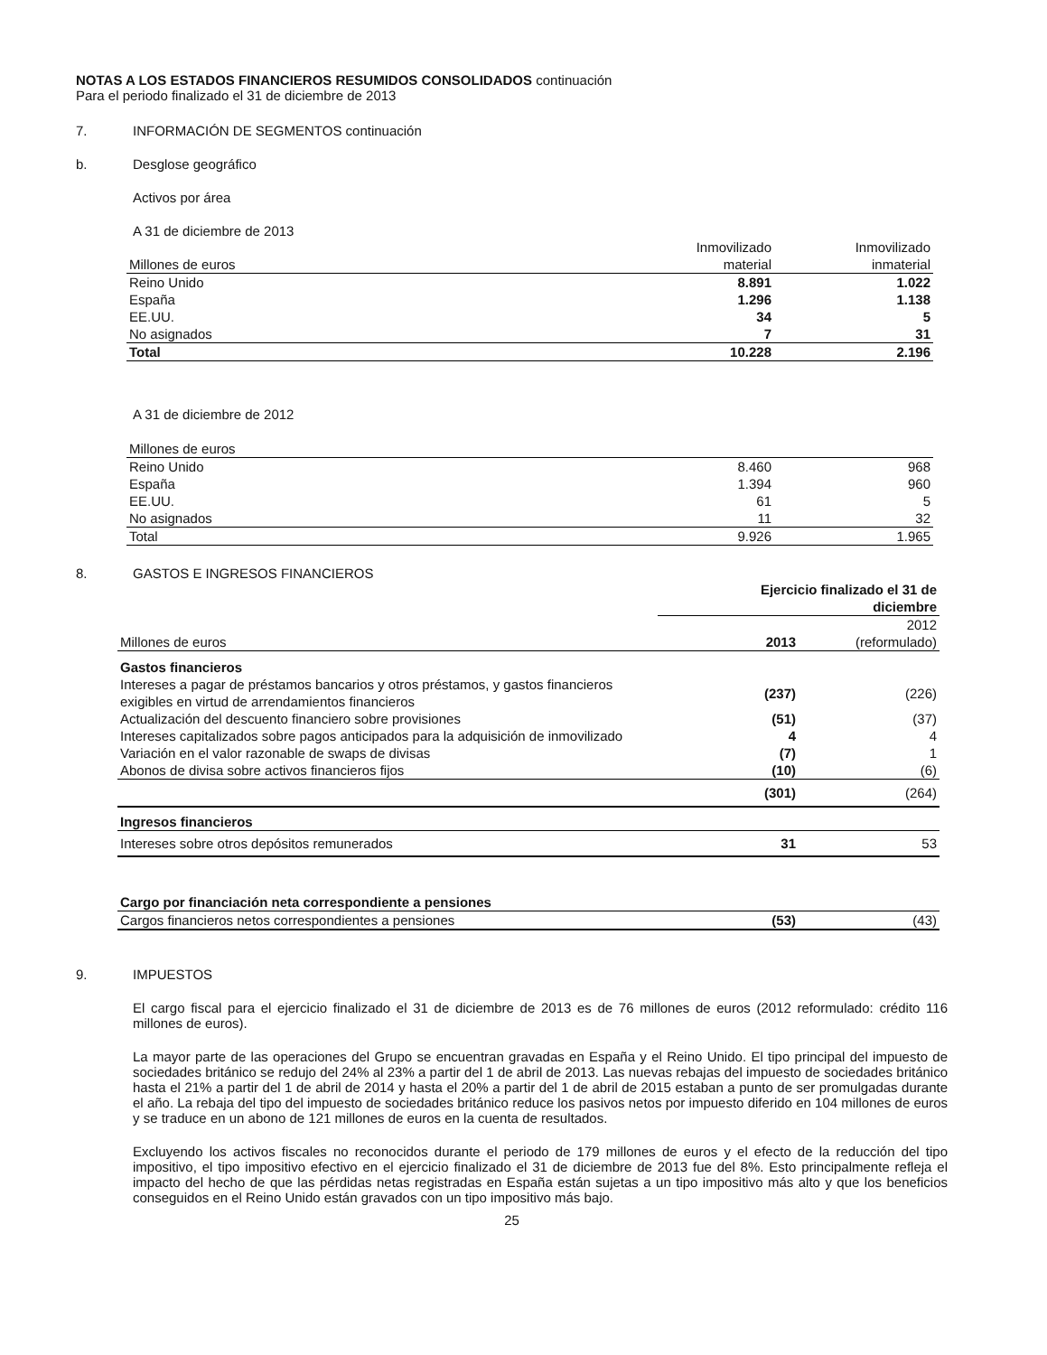NOTAS A LOS ESTADOS FINANCIEROS RESUMIDOS CONSOLIDADOS continuación
Para el periodo finalizado el 31 de diciembre de 2013
7. INFORMACIÓN DE SEGMENTOS continuación
b. Desglose geográfico
Activos por área
A 31 de diciembre de 2013
| Millones de euros | Inmovilizado material | Inmovilizado inmaterial |
| Reino Unido | 8.891 | 1.022 |
| España | 1.296 | 1.138 |
| EE.UU. | 34 | 5 |
| No asignados | 7 | 31 |
| Total | 10.228 | 2.196 |
A 31 de diciembre de 2012
| Millones de euros | | |
| Reino Unido | 8.460 | 968 |
| España | 1.394 | 960 |
| EE.UU. | 61 | 5 |
| No asignados | 11 | 32 |
| Total | 9.926 | 1.965 |
8. GASTOS E INGRESOS FINANCIEROS
| | Ejercicio finalizado el 31 de diciembre | |
| Millones de euros | 2013 | 2012 (reformulado) |
| Gastos financieros | | |
| Intereses a pagar de préstamos bancarios y otros préstamos, y gastos financieros exigibles en virtud de arrendamientos financieros | (237) | (226) |
| Actualización del descuento financiero sobre provisiones | (51) | (37) |
| Intereses capitalizados sobre pagos anticipados para la adquisición de inmovilizado | 4 | 4 |
| Variación en el valor razonable de swaps de divisas | (7) | 1 |
| Abonos de divisa sobre activos financieros fijos | (10) | (6) |
| | (301) | (264) |
| Ingresos financieros | | |
| Intereses sobre otros depósitos remunerados | 31 | 53 |
| Cargo por financiación neta correspondiente a pensiones | | |
| Cargos financieros netos correspondientes a pensiones | (53) | (43) |
9. IMPUESTOS
El cargo fiscal para el ejercicio finalizado el 31 de diciembre de 2013 es de 76 millones de euros (2012 reformulado: crédito 116 millones de euros).
La mayor parte de las operaciones del Grupo se encuentran gravadas en España y el Reino Unido. El tipo principal del impuesto de sociedades británico se redujo del 24% al 23% a partir del 1 de abril de 2013. Las nuevas rebajas del impuesto de sociedades británico hasta el 21% a partir del 1 de abril de 2014 y hasta el 20% a partir del 1 de abril de 2015 estaban a punto de ser promulgadas durante el año. La rebaja del tipo del impuesto de sociedades británico reduce los pasivos netos por impuesto diferido en 104 millones de euros y se traduce en un abono de 121 millones de euros en la cuenta de resultados.
Excluyendo los activos fiscales no reconocidos durante el periodo de 179 millones de euros y el efecto de la reducción del tipo impositivo, el tipo impositivo efectivo en el ejercicio finalizado el 31 de diciembre de 2013 fue del 8%. Esto principalmente refleja el impacto del hecho de que las pérdidas netas registradas en España están sujetas a un tipo impositivo más alto y que los beneficios conseguidos en el Reino Unido están gravados con un tipo impositivo más bajo.
25